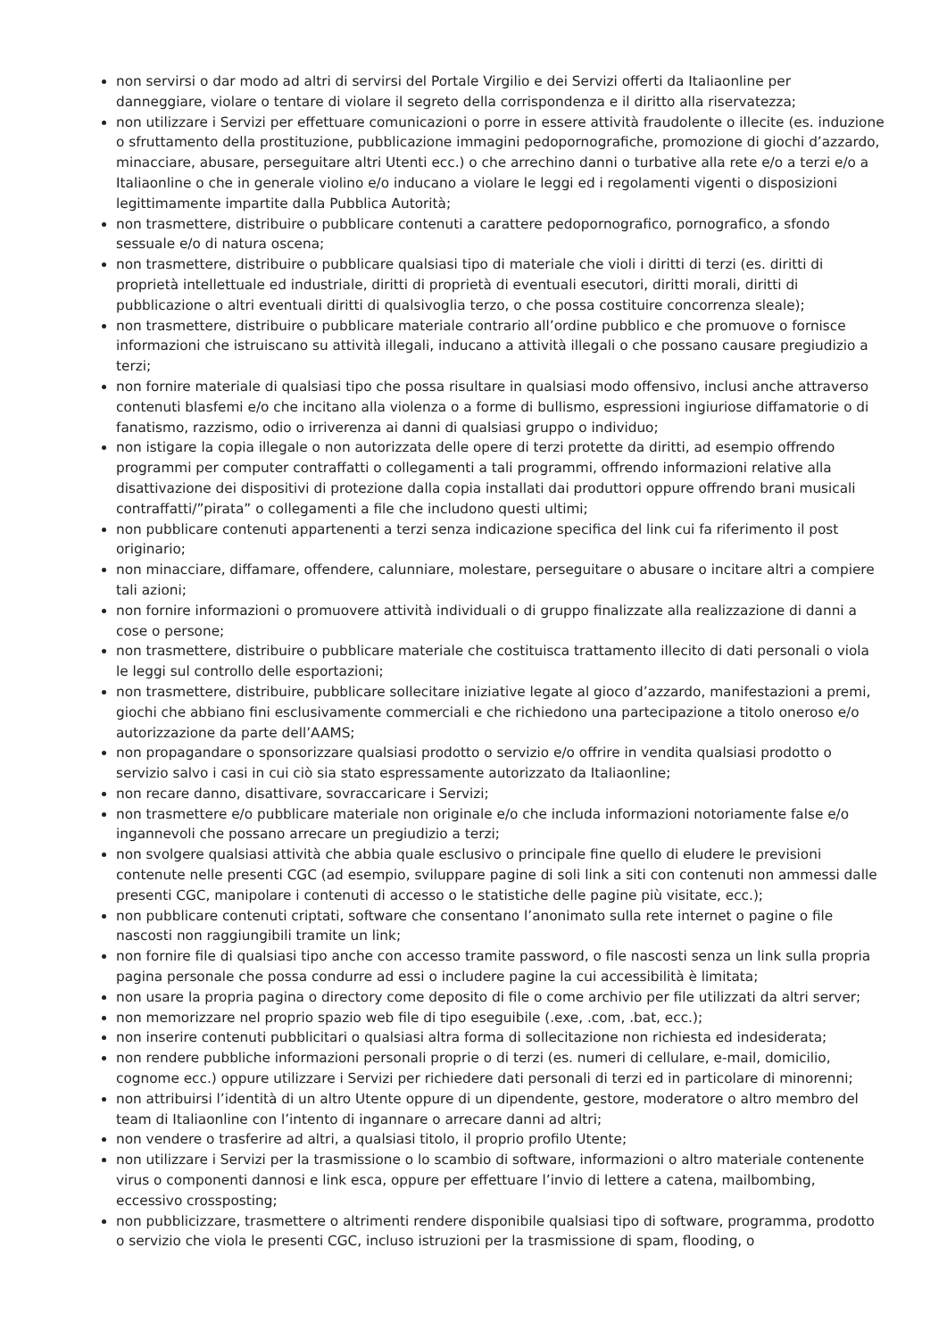non servirsi o dar modo ad altri di servirsi del Portale Virgilio e dei Servizi offerti da Italiaonline per danneggiare, violare o tentare di violare il segreto della corrispondenza e il diritto alla riservatezza;
non utilizzare i Servizi per effettuare comunicazioni o porre in essere attività fraudolente o illecite (es. induzione o sfruttamento della prostituzione, pubblicazione immagini pedopornografiche, promozione di giochi d’azzardo, minacciare, abusare, perseguitare altri Utenti ecc.) o che arrechino danni o turbative alla rete e/o a terzi e/o a Italiaonline o che in generale violino e/o inducano a violare le leggi ed i regolamenti vigenti o disposizioni legittimamente impartite dalla Pubblica Autorità;
non trasmettere, distribuire o pubblicare contenuti a carattere pedopornografico, pornografico, a sfondo sessuale e/o di natura oscena;
non trasmettere, distribuire o pubblicare qualsiasi tipo di materiale che violi i diritti di terzi (es. diritti di proprietà intellettuale ed industriale, diritti di proprietà di eventuali esecutori, diritti morali, diritti di pubblicazione o altri eventuali diritti di qualsivoglia terzo, o che possa costituire concorrenza sleale);
non trasmettere, distribuire o pubblicare materiale contrario all’ordine pubblico e che promuove o fornisce informazioni che istruiscano su attività illegali, inducano a attività illegali o che possano causare pregiudizio a terzi;
non fornire materiale di qualsiasi tipo che possa risultare in qualsiasi modo offensivo, inclusi anche attraverso contenuti blasfemi e/o che incitano alla violenza o a forme di bullismo, espressioni ingiuriose diffamatorie o di fanatismo, razzismo, odio o irriverenza ai danni di qualsiasi gruppo o individuo;
non istigare la copia illegale o non autorizzata delle opere di terzi protette da diritti, ad esempio offrendo programmi per computer contraffatti o collegamenti a tali programmi, offrendo informazioni relative alla disattivazione dei dispositivi di protezione dalla copia installati dai produttori oppure offrendo brani musicali contraffatti/”pirata” o collegamenti a file che includono questi ultimi;
non pubblicare contenuti appartenenti a terzi senza indicazione specifica del link cui fa riferimento il post originario;
non minacciare, diffamare, offendere, calunniare, molestare, perseguitare o abusare o incitare altri a compiere tali azioni;
non fornire informazioni o promuovere attività individuali o di gruppo finalizzate alla realizzazione di danni a cose o persone;
non trasmettere, distribuire o pubblicare materiale che costituisca trattamento illecito di dati personali o viola le leggi sul controllo delle esportazioni;
non trasmettere, distribuire, pubblicare sollecitare iniziative legate al gioco d’azzardo, manifestazioni a premi, giochi che abbiano fini esclusivamente commerciali e che richiedono una partecipazione a titolo oneroso e/o autorizzazione da parte dell’AAMS;
non propagandare o sponsorizzare qualsiasi prodotto o servizio e/o offrire in vendita qualsiasi prodotto o servizio salvo i casi in cui ciò sia stato espressamente autorizzato da Italiaonline;
non recare danno, disattivare, sovraccaricare i Servizi;
non trasmettere e/o pubblicare materiale non originale e/o che includa informazioni notoriamente false e/o ingannevoli che possano arrecare un pregiudizio a terzi;
non svolgere qualsiasi attività che abbia quale esclusivo o principale fine quello di eludere le previsioni contenute nelle presenti CGC (ad esempio, sviluppare pagine di soli link a siti con contenuti non ammessi dalle presenti CGC, manipolare i contenuti di accesso o le statistiche delle pagine più visitate, ecc.);
non pubblicare contenuti criptati, software che consentano l’anonimato sulla rete internet o pagine o file nascosti non raggiungibili tramite un link;
non fornire file di qualsiasi tipo anche con accesso tramite password, o file nascosti senza un link sulla propria pagina personale che possa condurre ad essi o includere pagine la cui accessibilità è limitata;
non usare la propria pagina o directory come deposito di file o come archivio per file utilizzati da altri server;
non memorizzare nel proprio spazio web file di tipo eseguibile (.exe, .com, .bat, ecc.);
non inserire contenuti pubblicitari o qualsiasi altra forma di sollecitazione non richiesta ed indesiderata;
non rendere pubbliche informazioni personali proprie o di terzi (es. numeri di cellulare, e-mail, domicilio, cognome ecc.) oppure utilizzare i Servizi per richiedere dati personali di terzi ed in particolare di minorenni;
non attribuirsi l’identità di un altro Utente oppure di un dipendente, gestore, moderatore o altro membro del team di Italiaonline con l’intento di ingannare o arrecare danni ad altri;
non vendere o trasferire ad altri, a qualsiasi titolo, il proprio profilo Utente;
non utilizzare i Servizi per la trasmissione o lo scambio di software, informazioni o altro materiale contenente virus o componenti dannosi e link esca, oppure per effettuare l’invio di lettere a catena, mailbombing, eccessivo crossposting;
non pubblicizzare, trasmettere o altrimenti rendere disponibile qualsiasi tipo di software, programma, prodotto o servizio che viola le presenti CGC, incluso istruzioni per la trasmissione di spam, flooding, o